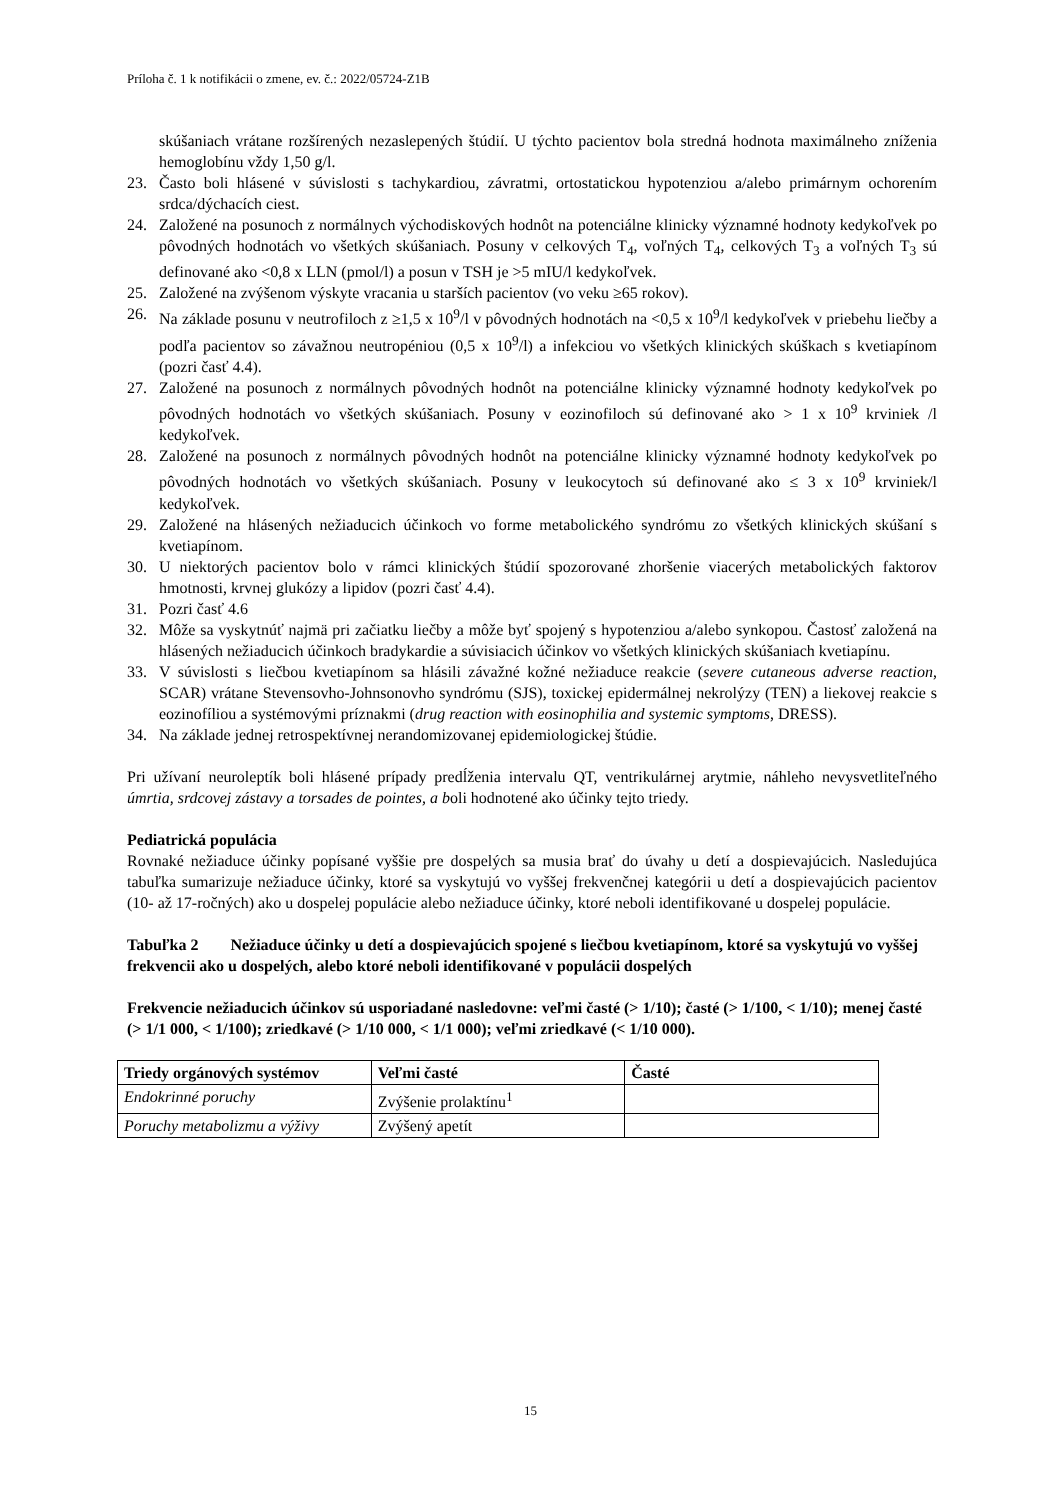Príloha č. 1 k notifikácii o zmene, ev. č.: 2022/05724-Z1B
skúšaniach vrátane rozšírených nezaslepených štúdií. U týchto pacientov bola stredná hodnota maximálneho zníženia hemoglobínu vždy 1,50 g/l.
23. Často boli hlásené v súvislosti s tachykardiou, závratmi, ortostatickou hypotenziou a/alebo primárnym ochorením srdca/dýchacích ciest.
24. Založené na posunoch z normálnych východiskových hodnôt na potenciálne klinicky významné hodnoty kedykoľvek po pôvodných hodnotách vo všetkých skúšaniach. Posuny v celkových T<sub>4</sub>, voľných T<sub>4</sub>, celkových T<sub>3</sub> a voľných T<sub>3</sub> sú definované ako <0,8 x LLN (pmol/l) a posun v TSH je >5 mIU/l kedykoľvek.
25. Založené na zvýšenom výskyte vracania u starších pacientov (vo veku ≥65 rokov).
26. Na základe posunu v neutrofiloch z ≥1,5 x 10<sup>9</sup>/l v pôvodných hodnotách na <0,5 x 10<sup>9</sup>/l kedykoľvek v priebehu liečby a podľa pacientov so závažnou neutropéniou (0,5 x 10<sup>9</sup>/l) a infekciou vo všetkých klinických skúškach s kvetiapínom (pozri časť 4.4).
27. Založené na posunoch z normálnych pôvodných hodnôt na potenciálne klinicky významné hodnoty kedykoľvek po pôvodných hodnotách vo všetkých skúšaniach. Posuny v eozinofiloch sú definované ako > 1 x 10<sup>9</sup> krviniek /l kedykoľvek.
28. Založené na posunoch z normálnych pôvodných hodnôt na potenciálne klinicky významné hodnoty kedykoľvek po pôvodných hodnotách vo všetkých skúšaniach. Posuny v leukocytoch sú definované ako ≤ 3 x 10<sup>9</sup> krviniek/l kedykoľvek.
29. Založené na hlásených nežiaducich účinkoch vo forme metabolického syndrómu zo všetkých klinických skúšaní s kvetiapínom.
30. U niektorých pacientov bolo v rámci klinických štúdií spozorované zhoršenie viacerých metabolických faktorov hmotnosti, krvnej glukózy a lipidov (pozri časť 4.4).
31. Pozri časť 4.6
32. Môže sa vyskytnúť najmä pri začiatku liečby a môže byť spojený s hypotenziou a/alebo synkopou. Častosť založená na hlásených nežiaducich účinkoch bradykardie a súvisiacich účinkov vo všetkých klinických skúšaniach kvetiapínu.
33. V súvislosti s liečbou kvetiapínom sa hlásili závažné kožné nežiaduce reakcie (severe cutaneous adverse reaction, SCAR) vrátane Stevensovho-Johnsonovho syndrómu (SJS), toxickej epidermálnej nekrolýzy (TEN) a liekovej reakcie s eozinofíliou a systémovými príznakmi (drug reaction with eosinophilia and systemic symptoms, DRESS).
34. Na základe jednej retrospektívnej nerandomizovanej epidemiologickej štúdie.
Pri užívaní neuroleptík boli hlásené prípady predĺženia intervalu QT, ventrikulárnej arytmie, náhleho nevysvetliteľného úmrtia, srdcovej zástavy a torsades de pointes, a boli hodnotené ako účinky tejto triedy.
Pediatrická populácia
Rovnaké nežiaduce účinky popísané vyššie pre dospelých sa musia brať do úvahy u detí a dospievajúcich. Nasledujúca tabuľka sumarizuje nežiaduce účinky, ktoré sa vyskytujú vo vyššej frekvenčnej kategórii u detí a dospievajúcich pacientov (10- až 17-ročných) ako u dospelej populácie alebo nežiaduce účinky, ktoré neboli identifikované u dospelej populácie.
Tabuľka 2 Nežiaduce účinky u detí a dospievajúcich spojené s liečbou kvetiapínom, ktoré sa vyskytujú vo vyššej frekvencii ako u dospelých, alebo ktoré neboli identifikované v populácii dospelých
Frekvencie nežiaducich účinkov sú usporiadané nasledovne: veľmi časté (> 1/10); časté (> 1/100, < 1/10); menej časté (> 1/1 000, < 1/100); zriedkavé (> 1/10 000, < 1/1 000); veľmi zriedkavé (< 1/10 000).
| Triedy orgánových systémov | Veľmi časté | Časté |
| --- | --- | --- |
| Endokrinné poruchy | Zvýšenie prolaktínu<sup>1</sup> | |
| Poruchy metabolizmu a výživy | Zvýšený apetít | |
15